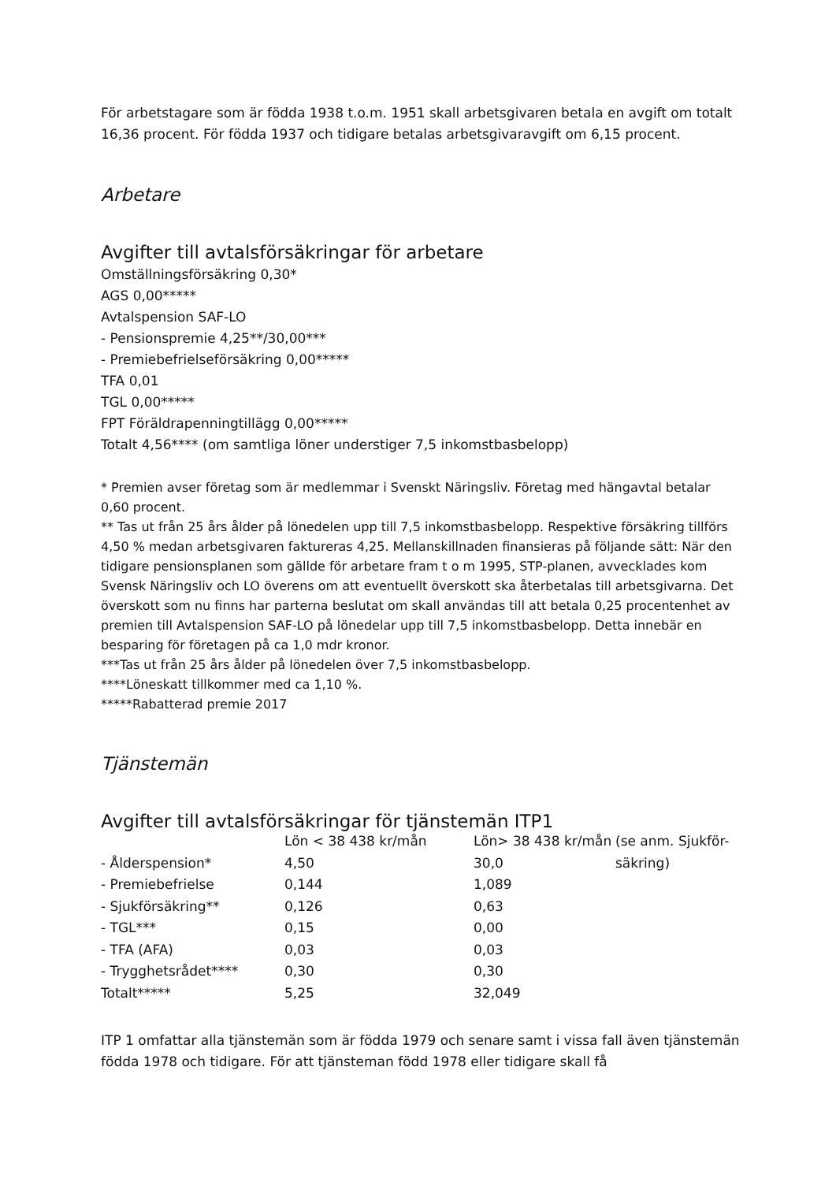För arbetstagare som är födda 1938 t.o.m. 1951 skall arbetsgivaren betala en avgift om totalt 16,36 procent. För födda 1937 och tidigare betalas arbetsgivaravgift om 6,15 procent.
Arbetare
Avgifter till avtalsförsäkringar för arbetare
Omställningsförsäkring 0,30*
AGS 0,00*****
Avtalspension SAF-LO
- Pensionspremie 4,25**/30,00***
- Premiebefrielseförsäkring 0,00*****
TFA 0,01
TGL 0,00*****
FPT Föräldrapenningtillägg 0,00*****
Totalt 4,56**** (om samtliga löner understiger 7,5 inkomstbasbelopp)
* Premien avser företag som är medlemmar i Svenskt Näringsliv. Företag med hängavtal betalar 0,60 procent.
** Tas ut från 25 års ålder på lönedelen upp till 7,5 inkomstbasbelopp. Respektive försäkring tillförs 4,50 % medan arbetsgivaren faktureras 4,25. Mellanskillnaden finansieras på följande sätt: När den tidigare pensionsplanen som gällde för arbetare fram t o m 1995, STP-planen, avvecklades kom Svensk Näringsliv och LO överens om att eventuellt överskott ska återbetalas till arbetsgivarna. Det överskott som nu finns har parterna beslutat om skall användas till att betala 0,25 procentenhet av premien till Avtalspension SAF-LO på lönedelar upp till 7,5 inkomstbasbelopp. Detta innebär en besparing för företagen på ca 1,0 mdr kronor.
***Tas ut från 25 års ålder på lönedelen över 7,5 inkomstbasbelopp.
****Löneskatt tillkommer med ca 1,10 %.
*****Rabatterad premie 2017
Tjänstemän
Avgifter till avtalsförsäkringar för tjänstemän ITP1
| | Lön < 38 438 kr/mån | Lön> 38 438 kr/mån | (se anm. Sjukför- |
| - Ålderspension* | 4,50 | 30,0 | säkring) |
| - Premiebefrielse | 0,144 | 1,089 | |
| - Sjukförsäkring** | 0,126 | 0,63 | |
| - TGL*** | 0,15 | 0,00 | |
| - TFA (AFA) | 0,03 | 0,03 | |
| - Trygghetsrådet**** | 0,30 | 0,30 | |
| Totalt***** | 5,25 | 32,049 | |
ITP 1 omfattar alla tjänstemän som är födda 1979 och senare samt i vissa fall även tjänstemän födda 1978 och tidigare. För att tjänsteman född 1978 eller tidigare skall få